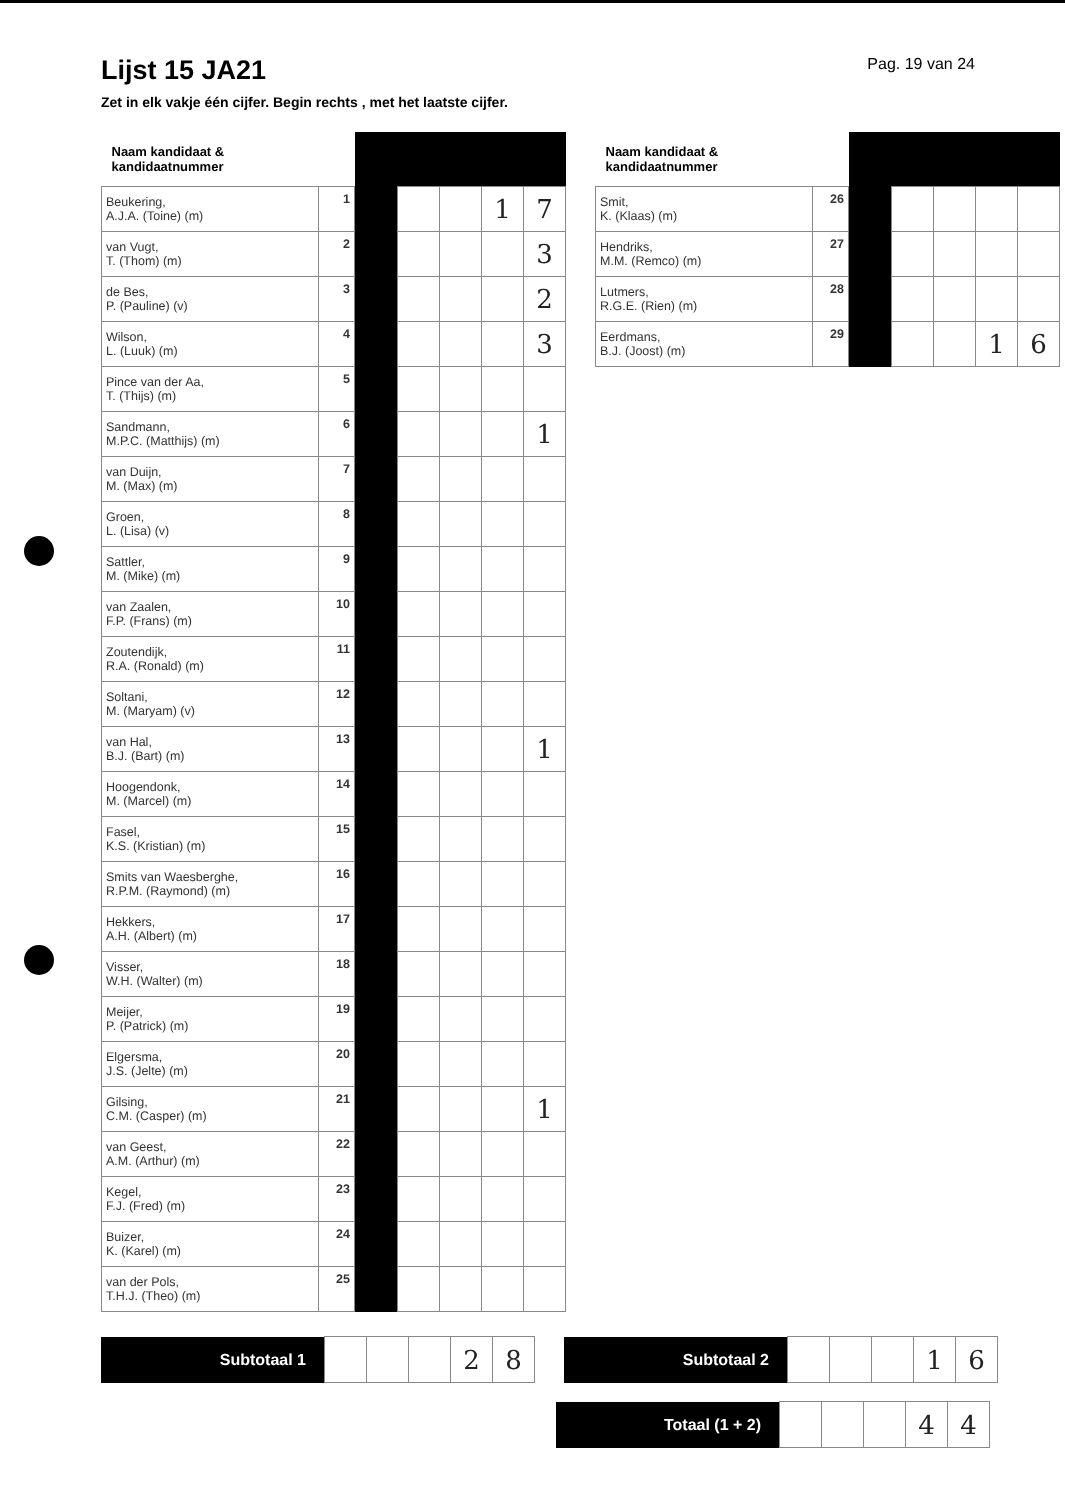Lijst 15 JA21
Pag. 19 van 24
Zet in elk vakje één cijfer. Begin rechts , met het laatste cijfer.
| Naam kandidaat & kandidaatnummer | | | | | | |
| Beukering, A.J.A. (Toine) (m) | 1 | | | | 1 | 7 |
| van Vugt, T. (Thom) (m) | 2 | | | | | 3 |
| de Bes, P. (Pauline) (v) | 3 | | | | | 2 |
| Wilson, L. (Luuk) (m) | 4 | | | | | 3 |
| Pince van der Aa, T. (Thijs) (m) | 5 | | | | | |
| Sandmann, M.P.C. (Matthijs) (m) | 6 | | | | | 1 |
| van Duijn, M. (Max) (m) | 7 | | | | | |
| Groen, L. (Lisa) (v) | 8 | | | | | |
| Sattler, M. (Mike) (m) | 9 | | | | | |
| van Zaalen, F.P. (Frans) (m) | 10 | | | | | |
| Zoutendijk, R.A. (Ronald) (m) | 11 | | | | | |
| Soltani, M. (Maryam) (v) | 12 | | | | | |
| van Hal, B.J. (Bart) (m) | 13 | | | | | 1 |
| Hoogendonk, M. (Marcel) (m) | 14 | | | | | |
| Fasel, K.S. (Kristian) (m) | 15 | | | | | |
| Smits van Waesberghe, R.P.M. (Raymond) (m) | 16 | | | | | |
| Hekkers, A.H. (Albert) (m) | 17 | | | | | |
| Visser, W.H. (Walter) (m) | 18 | | | | | |
| Meijer, P. (Patrick) (m) | 19 | | | | | |
| Elgersma, J.S. (Jelte) (m) | 20 | | | | | |
| Gilsing, C.M. (Casper) (m) | 21 | | | | | 1 |
| van Geest, A.M. (Arthur) (m) | 22 | | | | | |
| Kegel, F.J. (Fred) (m) | 23 | | | | | |
| Buizer, K. (Karel) (m) | 24 | | | | | |
| van der Pols, T.H.J. (Theo) (m) | 25 | | | | | |
| Naam kandidaat & kandidaatnummer | | | | | | |
| Smit, K. (Klaas) (m) | 26 | | | | | |
| Hendriks, M.M. (Remco) (m) | 27 | | | | | |
| Lutmers, R.G.E. (Rien) (m) | 28 | | | | | |
| Eerdmans, B.J. (Joost) (m) | 29 | | | | 1 | 6 |
| Subtotaal 1 | | | | 2 | 8 |
| Subtotaal 2 | | | | 1 | 6 |
| Totaal (1 + 2) | | | | 4 | 4 |